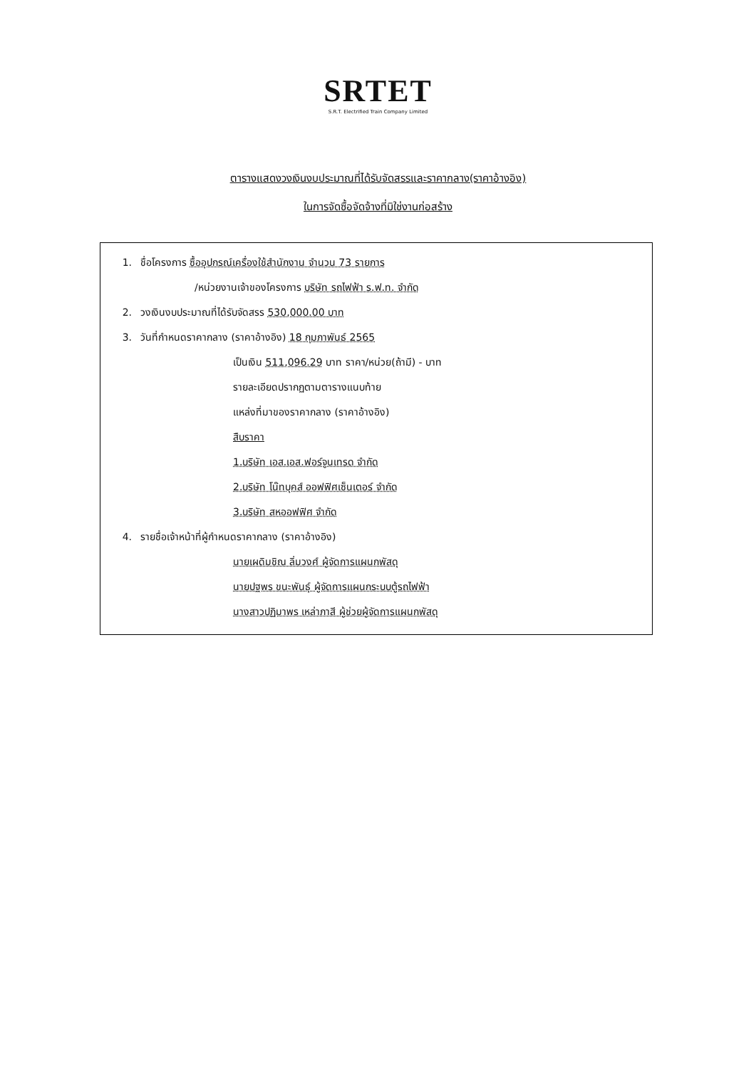SRTET
S.R.T. Electrified Train Company Limited
ตารางแสดงวงเงินงบประมาณที่ได้รับจัดสรรและราคากลาง(ราคาอ้างอิง)
ในการจัดซื้อจัดจ้างที่มิใช่งานก่อสร้าง
1. ชื่อโครงการ ซื้ออุปกรณ์เครื่องใช้สำนักงาน จำนวน 73 รายการ
/หน่วยงานเจ้าของโครงการ บริษัท รถไฟฟ้า ร.ฟ.ท. จำกัด
2. วงเงินงบประมาณที่ได้รับจัดสรร 530,000.00 บาท
3. วันที่กำหนดราคากลาง (ราคาอ้างอิง) 18 กุมภาพันธ์ 2565
เป็นเงิน 511,096.29 บาท ราคา/หน่วย(ถ้ามี) - บาท
รายละเอียดปรากฏตามตารางแนบท้าย
แหล่งที่มาของราคากลาง (ราคาอ้างอิง)
สืบราคา
1.บริษัท เอส.เอส.ฟอร์จูนเทรด จำกัด
2.บริษัท โน๊ทบุคส์ ออฟฟิศเซ็นเตอร์ จำกัด
3.บริษัท สหออฟฟิศ จำกัด
4. รายชื่อเจ้าหน้าที่ผู้กำหนดราคากลาง (ราคาอ้างอิง)
นายเผดิมชิณ ลิ่มวงศ์ ผู้จัดการแผนกพัสดุ
นายปฐพร ขนะพันธุ์ ผู้จัดการแผนกระบบตู้รถไฟฟ้า
นางสาวปฏิมาพร เหล่าภาสี ผู้ช่วยผู้จัดการแผนกพัสดุ